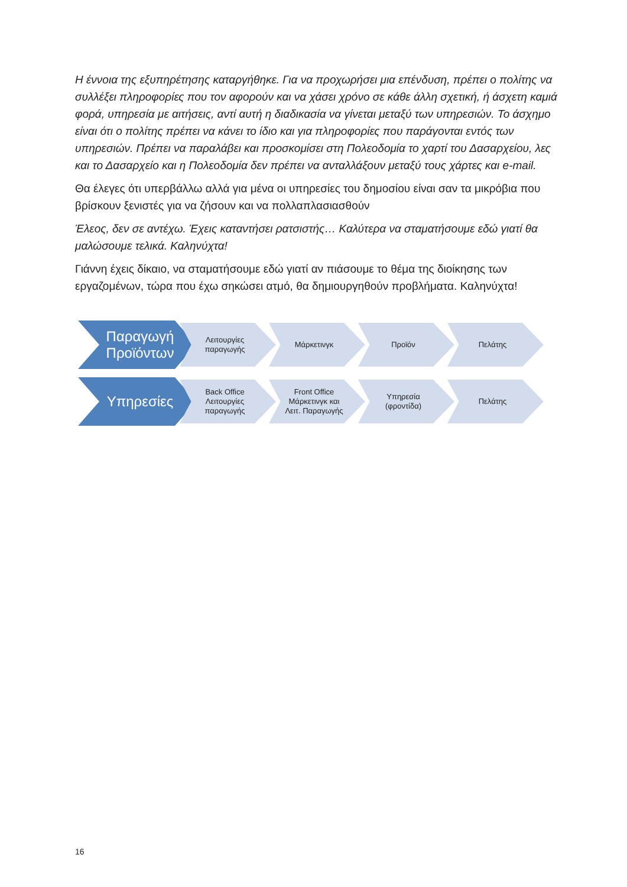Η έννοια της εξυπηρέτησης καταργήθηκε. Για να προχωρήσει μια επένδυση, πρέπει ο πολίτης να συλλέξει πληροφορίες που τον αφορούν και να χάσει χρόνο σε κάθε άλλη σχετική, ή άσχετη καμιά φορά, υπηρεσία με αιτήσεις, αντί αυτή η διαδικασία να γίνεται μεταξύ των υπηρεσιών. Το άσχημο είναι ότι ο πολίτης πρέπει να κάνει το ίδιο και για πληροφορίες που παράγονται εντός των υπηρεσιών. Πρέπει να παραλάβει και προσκομίσει στη Πολεοδομία το χαρτί του Δασαρχείου, λες και το Δασαρχείο και η Πολεοδομία δεν πρέπει να ανταλλάξουν μεταξύ τους χάρτες και e-mail.
Θα έλεγες ότι υπερβάλλω αλλά για μένα οι υπηρεσίες του δημοσίου είναι σαν τα μικρόβια που βρίσκουν ξενιστές για να ζήσουν και να πολλαπλασιασθούν
Έλεος, δεν σε αντέχω. Έχεις καταντήσει ρατσιστής… Καλύτερα να σταματήσουμε εδώ γιατί θα μαλώσουμε τελικά. Καληνύχτα!
Γιάννη έχεις δίκαιο, να σταματήσουμε εδώ γιατί αν πιάσουμε το θέμα της διοίκησης των εργαζομένων, τώρα που έχω σηκώσει ατμό, θα δημιουργηθούν προβλήματα. Καληνύχτα!
Παραγωγή
Προϊόντων
Λειτουργίες
παραγωγής
Μάρκετινγκ Προϊόν Πελάτης
Υπηρεσίες
Back Office
Λειτουργίες
παραγωγής
Front Office
Μάρκετινγκ και
Λειτ. Παραγωγής
Υπηρεσία
(φροντίδα)
Πελάτης
16